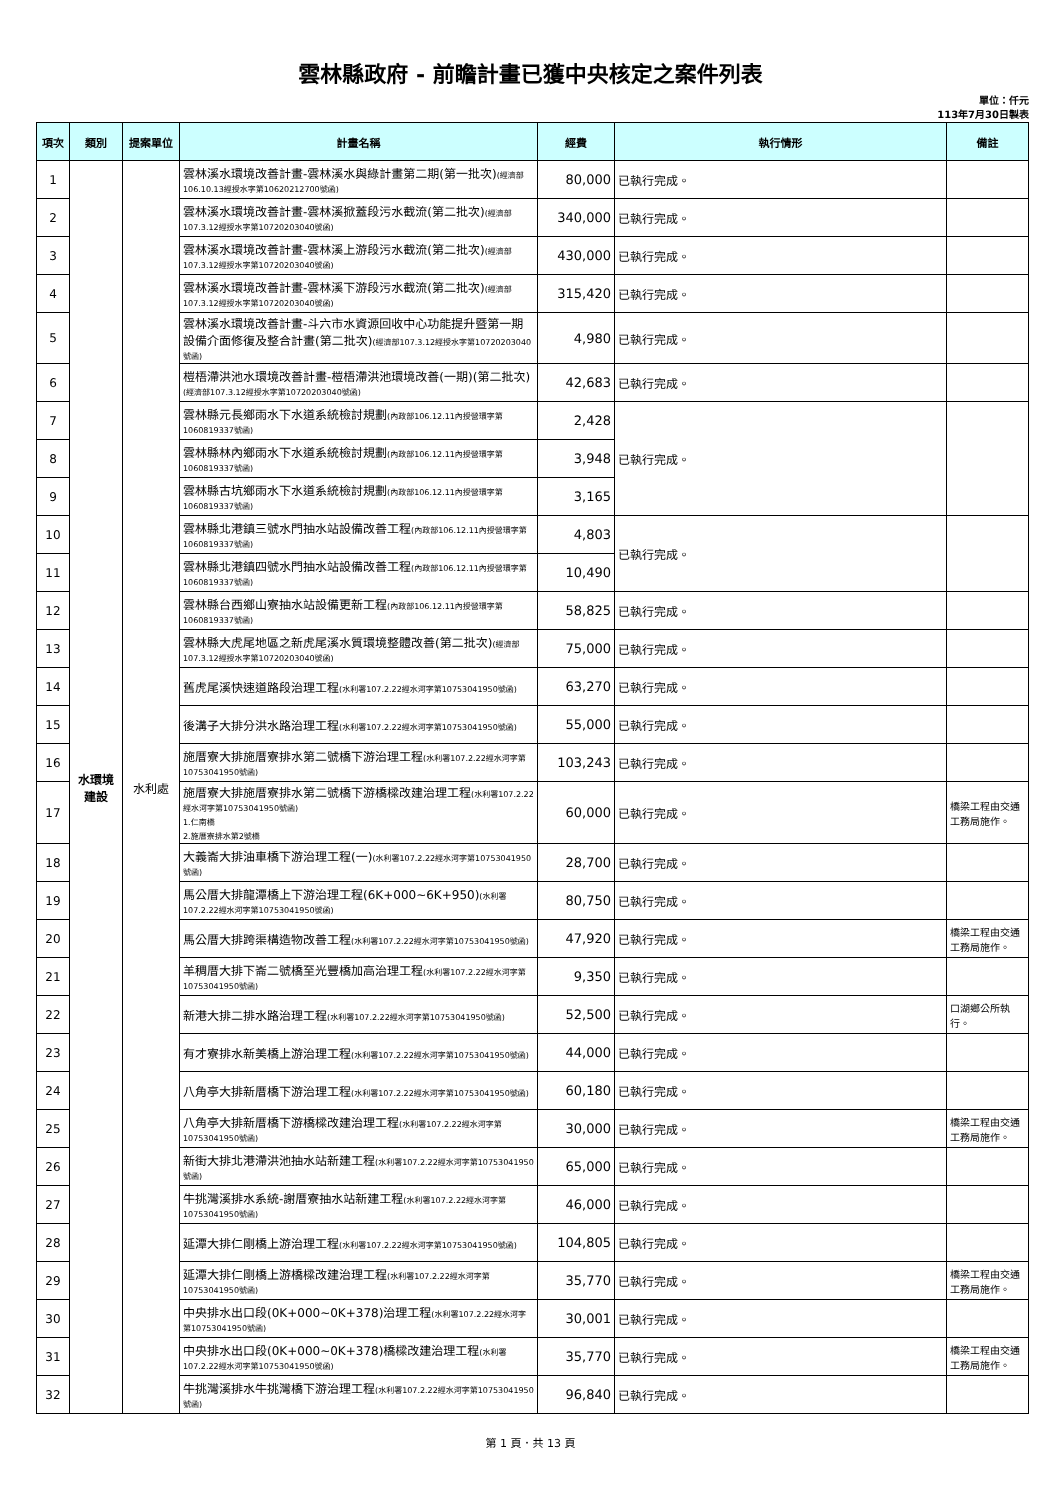雲林縣政府 - 前瞻計畫已獲中央核定之案件列表
單位：仟元
113年7月30日製表
| 項次 | 類別 | 提案單位 | 計畫名稱 | 經費 | 執行情形 | 備註 |
| --- | --- | --- | --- | --- | --- | --- |
| 1 | 水環境 建設 | 水利處 | 雲林溪水環境改善計畫-雲林溪水與綠計畫第二期(第一批次) (經濟部106.10.13經授水字第10620212700號函) | 80,000 | 已執行完成。 | |
| 2 | | | 雲林溪水環境改善計畫-雲林溪掀蓋段污水截流(第二批次) (經濟部107.3.12經授水字第10720203040號函) | 340,000 | 已執行完成。 | |
| 3 | | | 雲林溪水環境改善計畫-雲林溪上游段污水截流(第二批次) (經濟部107.3.12經授水字第10720203040號函) | 430,000 | 已執行完成。 | |
| 4 | | | 雲林溪水環境改善計畫-雲林溪下游段污水截流(第二批次) (經濟部107.3.12經授水字第10720203040號函) | 315,420 | 已執行完成。 | |
| 5 | | | 雲林溪水環境改善計畫-斗六市水資源回收中心功能提升暨第一期設備介面修復及整合計畫(第二批次) (經濟部107.3.12經授水字第10720203040號函) | 4,980 | 已執行完成。 | |
| 6 | | | 榿梧滯洪池水環境改善計畫-榿梧滯洪池環境改善(一期)(第二批次) (經濟部107.3.12經授水字第10720203040號函) | 42,683 | 已執行完成。 | |
| 7 | | | 雲林縣元長鄉雨水下水道系統檢討規劃 (內政部106.12.11內授營環字第1060819337號函) | 2,428 | 已執行完成。 | |
| 8 | | | 雲林縣林內鄉雨水下水道系統檢討規劃 (內政部106.12.11內授營環字第1060819337號函) | 3,948 | | |
| 9 | | | 雲林縣古坑鄉雨水下水道系統檢討規劃 (內政部106.12.11內授營環字第1060819337號函) | 3,165 | | |
| 10 | | | 雲林縣北港鎮三號水門抽水站設備改善工程 (內政部106.12.11內授營環字第1060819337號函) | 4,803 | 已執行完成。 | |
| 11 | | | 雲林縣北港鎮四號水門抽水站設備改善工程 (內政部106.12.11內授營環字第1060819337號函) | 10,490 | | |
| 12 | | | 雲林縣台西鄉山寮抽水站設備更新工程 (內政部106.12.11內授營環字第1060819337號函) | 58,825 | 已執行完成。 | |
| 13 | | | 雲林縣大虎尾地區之新虎尾溪水質環境整體改善(第二批次) (經濟部107.3.12經授水字第10720203040號函) | 75,000 | 已執行完成。 | |
| 14 | | | 舊虎尾溪快速道路段治理工程 (水利署107.2.22經水河字第10753041950號函) | 63,270 | 已執行完成。 | |
| 15 | | | 後溝子大排分洪水路治理工程 (水利署107.2.22經水河字第10753041950號函) | 55,000 | 已執行完成。 | |
| 16 | | | 施厝寮大排施厝寮排水第二號橋下游治理工程 (水利署107.2.22經水河字第10753041950號函) | 103,243 | 已執行完成。 | |
| 17 | | | 施厝寮大排施厝寮排水第二號橋下游橋樑改建治理工程 (水利署107.2.22經水河字第10753041950號函) 1.仁南橋 2.施厝寮排水第2號橋 | 60,000 | 已執行完成。 | 橋梁工程由交通工務局施作。 |
| 18 | | | 大義崙大排油車橋下游治理工程(一) (水利署107.2.22經水河字第10753041950號函) | 28,700 | 已執行完成。 | |
| 19 | | | 馬公厝大排龍潭橋上下游治理工程(6K+000~6K+950) (水利署107.2.22經水河字第10753041950號函) | 80,750 | 已執行完成。 | |
| 20 | | | 馬公厝大排跨渠構造物改善工程 (水利署107.2.22經水河字第10753041950號函) | 47,920 | 已執行完成。 | 橋梁工程由交通工務局施作。 |
| 21 | | | 羊稠厝大排下崙二號橋至光豐橋加高治理工程 (水利署107.2.22經水河字第10753041950號函) | 9,350 | 已執行完成。 | |
| 22 | | | 新港大排二排水路治理工程 (水利署107.2.22經水河字第10753041950號函) | 52,500 | 已執行完成。 | 口湖鄉公所執行。 |
| 23 | | | 有才寮排水新美橋上游治理工程 (水利署107.2.22經水河字第10753041950號函) | 44,000 | 已執行完成。 | |
| 24 | | | 八角亭大排新厝橋下游治理工程 (水利署107.2.22經水河字第10753041950號函) | 60,180 | 已執行完成。 | |
| 25 | | | 八角亭大排新厝橋下游橋樑改建治理工程 (水利署107.2.22經水河字第10753041950號函) | 30,000 | 已執行完成。 | 橋梁工程由交通工務局施作。 |
| 26 | | | 新街大排北港滯洪池抽水站新建工程 (水利署107.2.22經水河字第10753041950號函) | 65,000 | 已執行完成。 | |
| 27 | | | 牛挑灣溪排水系統-謝厝寮抽水站新建工程 (水利署107.2.22經水河字第10753041950號函) | 46,000 | 已執行完成。 | |
| 28 | | | 延潭大排仁剛橋上游治理工程 (水利署107.2.22經水河字第10753041950號函) | 104,805 | 已執行完成。 | |
| 29 | | | 延潭大排仁剛橋上游橋樑改建治理工程 (水利署107.2.22經水河字第10753041950號函) | 35,770 | 已執行完成。 | 橋梁工程由交通工務局施作。 |
| 30 | | | 中央排水出口段(0K+000~0K+378)治理工程 (水利署107.2.22經水河字第10753041950號函) | 30,001 | 已執行完成。 | |
| 31 | | | 中央排水出口段(0K+000~0K+378)橋樑改建治理工程 (水利署107.2.22經水河字第10753041950號函) | 35,770 | 已執行完成。 | 橋梁工程由交通工務局施作。 |
| 32 | | | 牛挑灣溪排水牛挑灣橋下游治理工程 (水利署107.2.22經水河字第10753041950號函) | 96,840 | 已執行完成。 | |
第 1 頁．共 13 頁